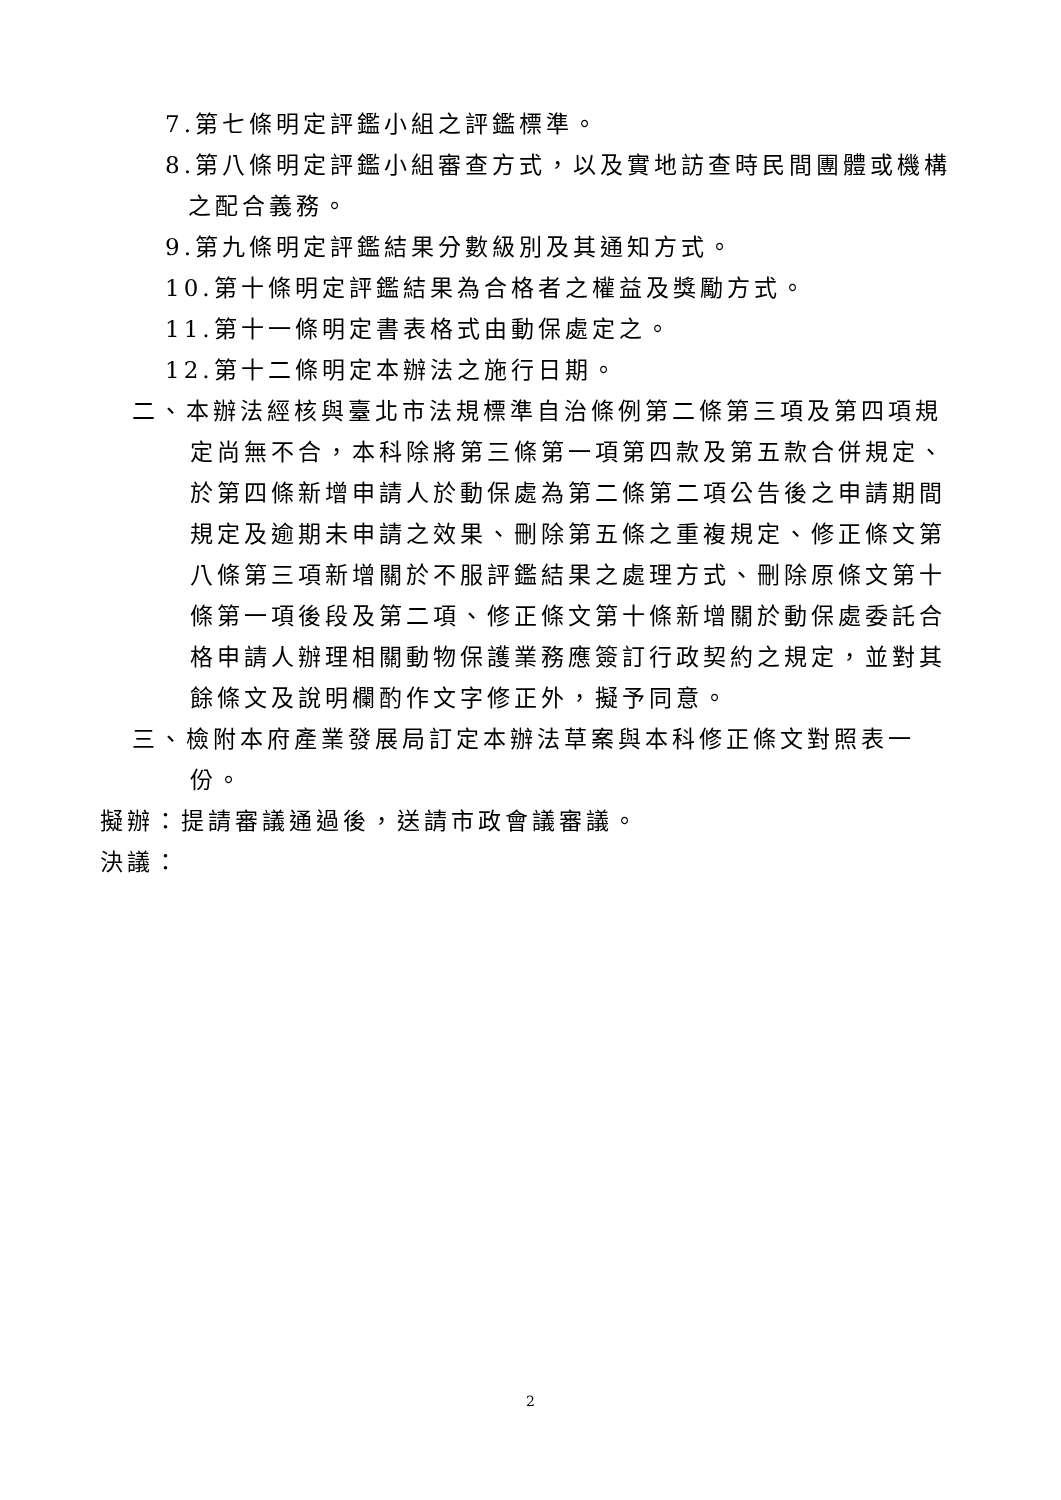7.第七條明定評鑑小組之評鑑標準。
8.第八條明定評鑑小組審查方式，以及實地訪查時民間團體或機構之配合義務。
9.第九條明定評鑑結果分數級別及其通知方式。
10.第十條明定評鑑結果為合格者之權益及獎勵方式。
11.第十一條明定書表格式由動保處定之。
12.第十二條明定本辦法之施行日期。
二、本辦法經核與臺北市法規標準自治條例第二條第三項及第四項規定尚無不合，本科除將第三條第一項第四款及第五款合併規定、於第四條新增申請人於動保處為第二條第二項公告後之申請期間規定及逾期未申請之效果、刪除第五條之重複規定、修正條文第八條第三項新增關於不服評鑑結果之處理方式、刪除原條文第十條第一項後段及第二項、修正條文第十條新增關於動保處委託合格申請人辦理相關動物保護業務應簽訂行政契約之規定，並對其餘條文及說明欄酌作文字修正外，擬予同意。
三、檢附本府產業發展局訂定本辦法草案與本科修正條文對照表一份。
擬辦：提請審議通過後，送請市政會議審議。
決議：
2